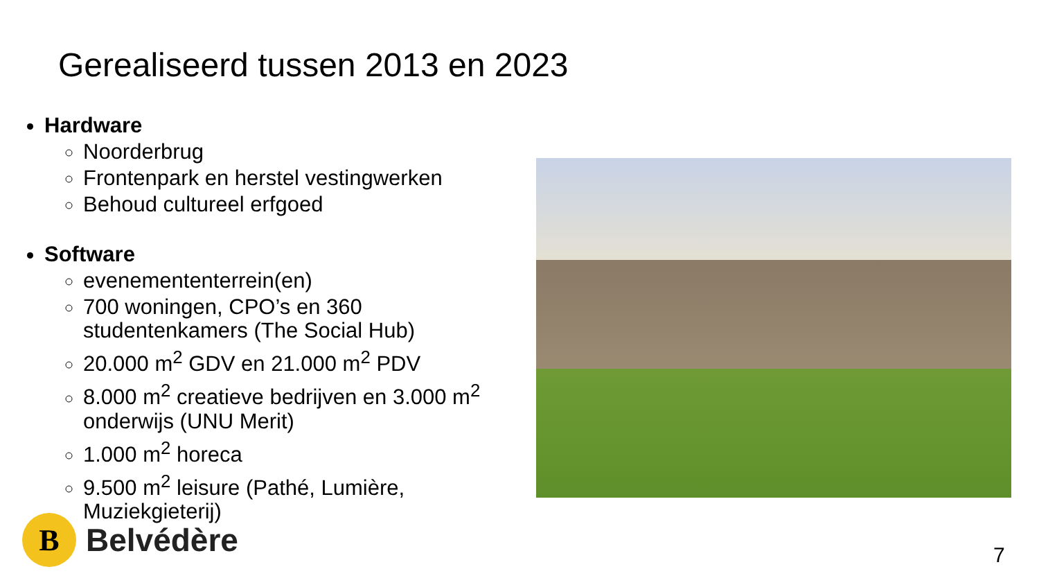Gerealiseerd tussen 2013 en 2023
Hardware
Noorderbrug
Frontenpark en herstel vestingwerken
Behoud cultureel erfgoed
Software
evenemententerrein(en)
700 woningen, CPO’s en 360 studentenkamers (The Social Hub)
20.000 m<sup>2</sup> GDV en 21.000 m<sup>2</sup> PDV
8.000 m<sup>2</sup> creatieve bedrijven en 3.000 m<sup>2</sup> onderwijs (UNU Merit)
1.000 m<sup>2</sup> horeca
9.500 m<sup>2</sup> leisure (Pathé, Lumière, Muziekgieterij)
B
Belvédère
7